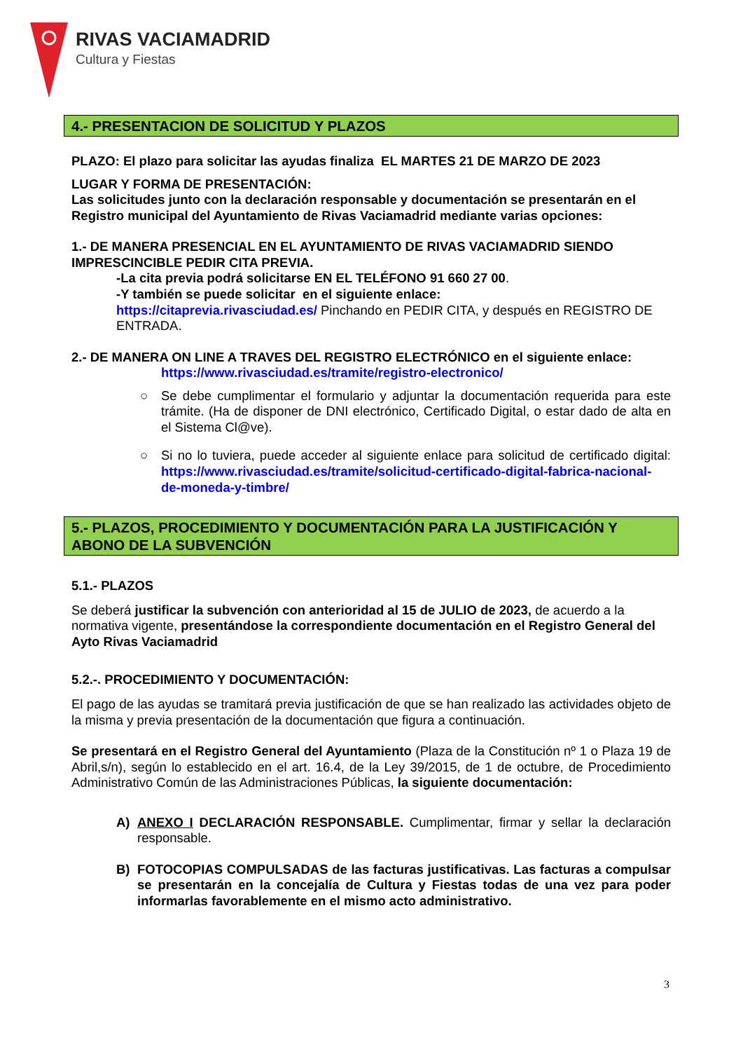RIVAS VACIAMADRID
Cultura y Fiestas
4.- PRESENTACION DE SOLICITUD Y PLAZOS
PLAZO: El plazo para solicitar las ayudas finaliza EL MARTES 21 DE MARZO DE 2023
LUGAR Y FORMA DE PRESENTACIÓN:
Las solicitudes junto con la declaración responsable y documentación se presentarán en el Registro municipal del Ayuntamiento de Rivas Vaciamadrid mediante varias opciones:
1.- DE MANERA PRESENCIAL EN EL AYUNTAMIENTO DE RIVAS VACIAMADRID SIENDO IMPRESCINCIBLE PEDIR CITA PREVIA.
-La cita previa podrá solicitarse EN EL TELÉFONO 91 660 27 00.
-Y también se puede solicitar en el siguiente enlace:
https://citaprevia.rivasciudad.es/ Pinchando en PEDIR CITA, y después en REGISTRO DE ENTRADA.
2.- DE MANERA ON LINE A TRAVES DEL REGISTRO ELECTRÓNICO en el siguiente enlace:
https://www.rivasciudad.es/tramite/registro-electronico/
○ Se debe cumplimentar el formulario y adjuntar la documentación requerida para este trámite. (Ha de disponer de DNI electrónico, Certificado Digital, o estar dado de alta en el Sistema Cl@ve).
○ Si no lo tuviera, puede acceder al siguiente enlace para solicitud de certificado digital: https://www.rivasciudad.es/tramite/solicitud-certificado-digital-fabrica-nacional-de-moneda-y-timbre/
5.- PLAZOS, PROCEDIMIENTO Y DOCUMENTACIÓN PARA LA JUSTIFICACIÓN Y ABONO DE LA SUBVENCIÓN
5.1.- PLAZOS
Se deberá justificar la subvención con anterioridad al 15 de JULIO de 2023, de acuerdo a la normativa vigente, presentándose la correspondiente documentación en el Registro General del Ayto Rivas Vaciamadrid
5.2.-. PROCEDIMIENTO Y DOCUMENTACIÓN:
El pago de las ayudas se tramitará previa justificación de que se han realizado las actividades objeto de la misma y previa presentación de la documentación que figura a continuación.
Se presentará en el Registro General del Ayuntamiento (Plaza de la Constitución nº 1 o Plaza 19 de Abril,s/n), según lo establecido en el art. 16.4, de la Ley 39/2015, de 1 de octubre, de Procedimiento Administrativo Común de las Administraciones Públicas, la siguiente documentación:
A) ANEXO I DECLARACIÓN RESPONSABLE. Cumplimentar, firmar y sellar la declaración responsable.
B) FOTOCOPIAS COMPULSADAS de las facturas justificativas. Las facturas a compulsar se presentarán en la concejalía de Cultura y Fiestas todas de una vez para poder informarlas favorablemente en el mismo acto administrativo.
3